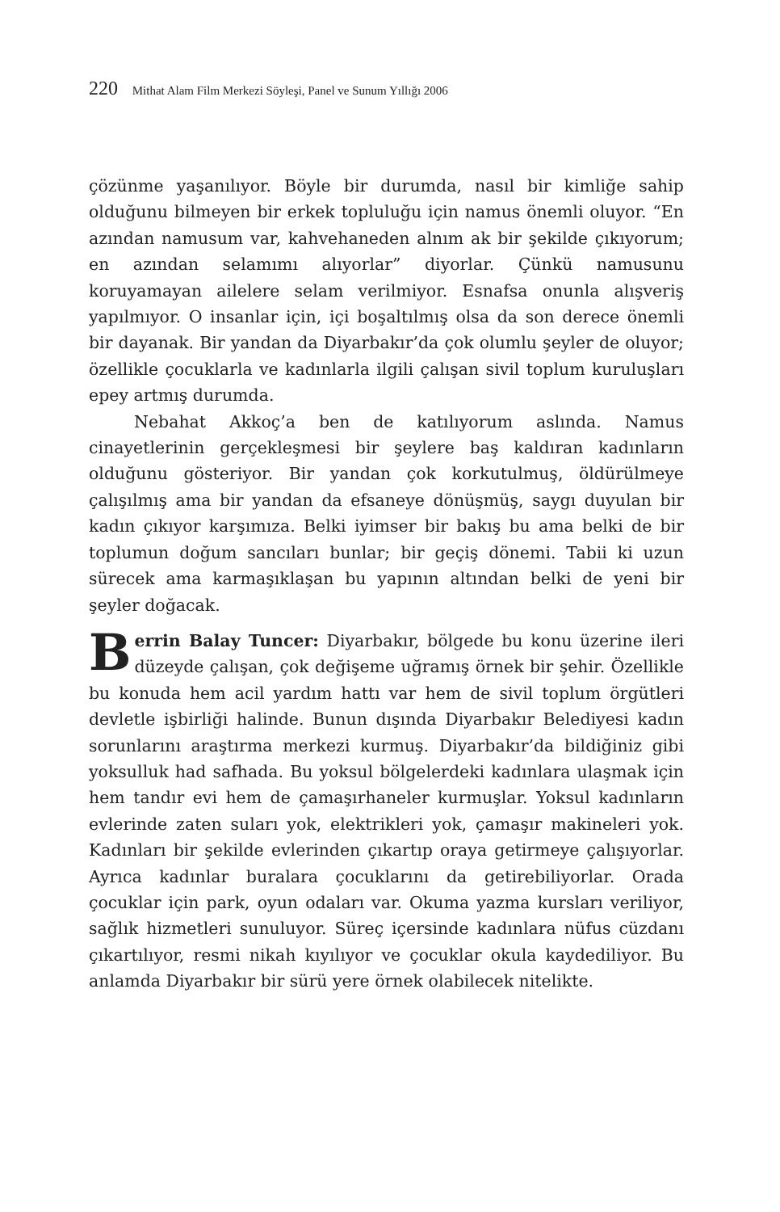220 Mithat Alam Film Merkezi Söyleşi, Panel ve Sunum Yıllığı 2006
çözünme yaşanılıyor. Böyle bir durumda, nasıl bir kimliğe sahip olduğunu bilmeyen bir erkek topluluğu için namus önemli oluyor. “En azından namusum var, kahvehaneden alnım ak bir şekilde çıkıyorum; en azından selamımı alıyorlar” diyorlar. Çünkü namusunu koruyamayan ailelere selam verilmiyor. Esnafsa onunla alışveriş yapılmıyor. O insanlar için, içi boşaltılmış olsa da son derece önemli bir dayanak. Bir yandan da Diyarbakır’da çok olumlu şeyler de oluyor; özellikle çocuklarla ve kadınlarla ilgili çalışan sivil toplum kuruluşları epey artmış durumda.
Nebahat Akkoç’a ben de katılıyorum aslında. Namus cinayetlerinin gerçekleşmesi bir şeylere baş kaldıran kadınların olduğunu gösteriyor. Bir yandan çok korkutulmuş, öldürülmeye çalışılmış ama bir yandan da efsaneye dönüşmüş, saygı duyulan bir kadın çıkıyor karşımıza. Belki iyimser bir bakış bu ama belki de bir toplumun doğum sancıları bunlar; bir geçiş dönemi. Tabii ki uzun sürecek ama karmaşıklaşan bu yapının altından belki de yeni bir şeyler doğacak.
Berrin Balay Tuncer: Diyarbakır, bölgede bu konu üzerine ileri düzeyde çalışan, çok değişeme uğramış örnek bir şehir. Özellikle bu konuda hem acil yardım hattı var hem de sivil toplum örgütleri devletle işbirliği halinde. Bunun dışında Diyarbakır Belediyesi kadın sorunlarını araştırma merkezi kurmuş. Diyarbakır’da bildiğiniz gibi yoksulluk had safhada. Bu yoksul bölgelerdeki kadınlara ulaşmak için hem tandır evi hem de çamaşırhaneler kurmuşlar. Yoksul kadınların evlerinde zaten suları yok, elektrikleri yok, çamaşır makineleri yok. Kadınları bir şekilde evlerinden çıkartıp oraya getirmeye çalışıyorlar. Ayrıca kadınlar buralara çocuklarını da getirebiliyorlar. Orada çocuklar için park, oyun odaları var. Okuma yazma kursları veriliyor, sağlık hizmetleri sunuluyor. Süreç içersinde kadınlara nüfus cüzdanı çıkartılıyor, resmi nikah kıyılıyor ve çocuklar okula kaydediliyor. Bu anlamda Diyarbakır bir sürü yere örnek olabilecek nitelikte.